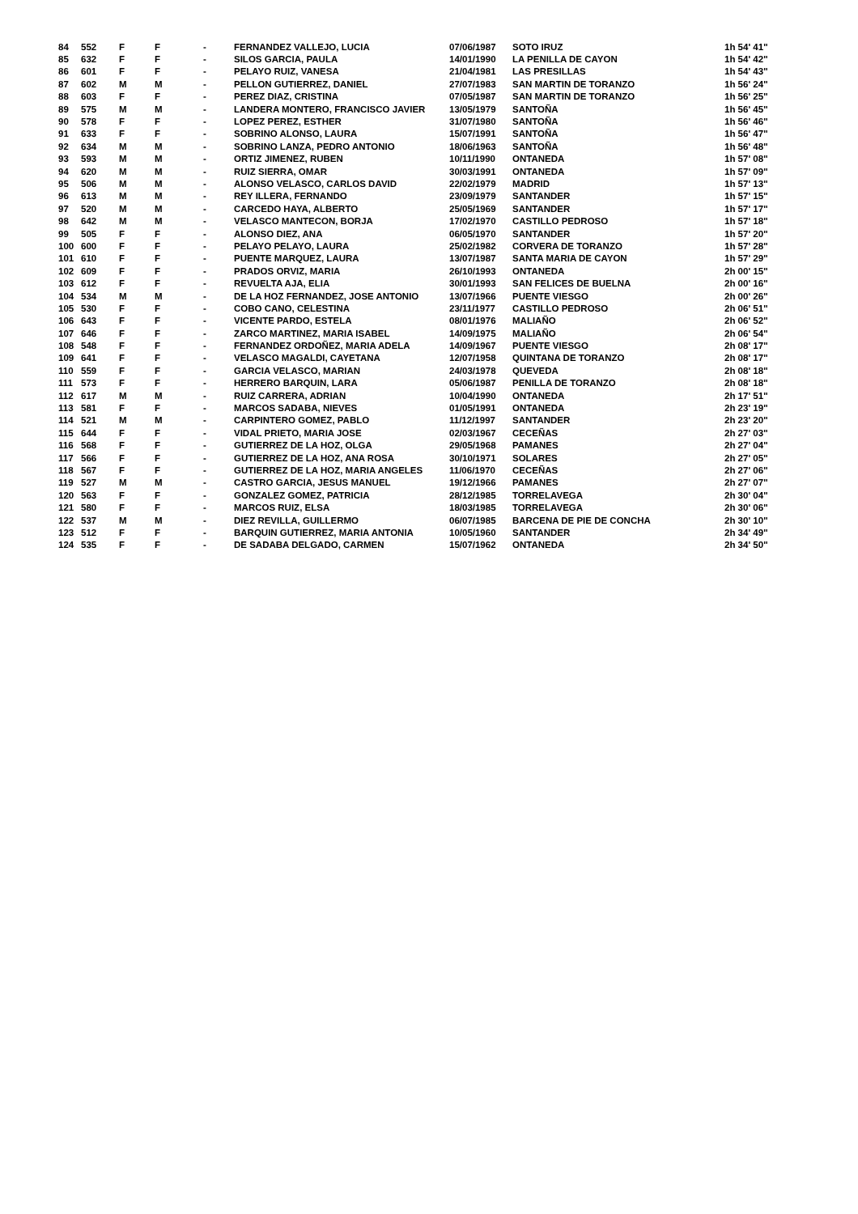| 84 | 552 | F | F | - | FERNANDEZ VALLEJO, LUCIA | 07/06/1987 | SOTO IRUZ | 1h 54' 41'' |
| 85 | 632 | F | F | - | SILOS GARCIA, PAULA | 14/01/1990 | LA PENILLA DE CAYON | 1h 54' 42'' |
| 86 | 601 | F | F | - | PELAYO RUIZ, VANESA | 21/04/1981 | LAS PRESILLAS | 1h 54' 43'' |
| 87 | 602 | M | M | - | PELLON GUTIERREZ, DANIEL | 27/07/1983 | SAN MARTIN DE TORANZO | 1h 56' 24'' |
| 88 | 603 | F | F | - | PEREZ DIAZ, CRISTINA | 07/05/1987 | SAN MARTIN DE TORANZO | 1h 56' 25'' |
| 89 | 575 | M | M | - | LANDERA MONTERO, FRANCISCO JAVIER | 13/05/1979 | SANTOÑA | 1h 56' 45'' |
| 90 | 578 | F | F | - | LOPEZ PEREZ, ESTHER | 31/07/1980 | SANTOÑA | 1h 56' 46'' |
| 91 | 633 | F | F | - | SOBRINO ALONSO, LAURA | 15/07/1991 | SANTOÑA | 1h 56' 47'' |
| 92 | 634 | M | M | - | SOBRINO LANZA, PEDRO ANTONIO | 18/06/1963 | SANTOÑA | 1h 56' 48'' |
| 93 | 593 | M | M | - | ORTIZ JIMENEZ, RUBEN | 10/11/1990 | ONTANEDA | 1h 57' 08'' |
| 94 | 620 | M | M | - | RUIZ SIERRA, OMAR | 30/03/1991 | ONTANEDA | 1h 57' 09'' |
| 95 | 506 | M | M | - | ALONSO VELASCO, CARLOS DAVID | 22/02/1979 | MADRID | 1h 57' 13'' |
| 96 | 613 | M | M | - | REY ILLERA, FERNANDO | 23/09/1979 | SANTANDER | 1h 57' 15'' |
| 97 | 520 | M | M | - | CARCEDO HAYA, ALBERTO | 25/05/1969 | SANTANDER | 1h 57' 17'' |
| 98 | 642 | M | M | - | VELASCO MANTECON, BORJA | 17/02/1970 | CASTILLO PEDROSO | 1h 57' 18'' |
| 99 | 505 | F | F | - | ALONSO DIEZ, ANA | 06/05/1970 | SANTANDER | 1h 57' 20'' |
| 100 | 600 | F | F | - | PELAYO PELAYO, LAURA | 25/02/1982 | CORVERA DE TORANZO | 1h 57' 28'' |
| 101 | 610 | F | F | - | PUENTE MARQUEZ, LAURA | 13/07/1987 | SANTA MARIA DE CAYON | 1h 57' 29'' |
| 102 | 609 | F | F | - | PRADOS ORVIZ, MARIA | 26/10/1993 | ONTANEDA | 2h 00' 15'' |
| 103 | 612 | F | F | - | REVUELTA AJA, ELIA | 30/01/1993 | SAN FELICES DE BUELNA | 2h 00' 16'' |
| 104 | 534 | M | M | - | DE LA HOZ FERNANDEZ, JOSE ANTONIO | 13/07/1966 | PUENTE VIESGO | 2h 00' 26'' |
| 105 | 530 | F | F | - | COBO CANO, CELESTINA | 23/11/1977 | CASTILLO PEDROSO | 2h 06' 51'' |
| 106 | 643 | F | F | - | VICENTE PARDO, ESTELA | 08/01/1976 | MALIAÑO | 2h 06' 52'' |
| 107 | 646 | F | F | - | ZARCO MARTINEZ, MARIA ISABEL | 14/09/1975 | MALIAÑO | 2h 06' 54'' |
| 108 | 548 | F | F | - | FERNANDEZ ORDOÑEZ, MARIA ADELA | 14/09/1967 | PUENTE VIESGO | 2h 08' 17'' |
| 109 | 641 | F | F | - | VELASCO MAGALDI, CAYETANA | 12/07/1958 | QUINTANA DE TORANZO | 2h 08' 17'' |
| 110 | 559 | F | F | - | GARCIA VELASCO, MARIAN | 24/03/1978 | QUEVEDA | 2h 08' 18'' |
| 111 | 573 | F | F | - | HERRERO BARQUIN, LARA | 05/06/1987 | PENILLA DE TORANZO | 2h 08' 18'' |
| 112 | 617 | M | M | - | RUIZ CARRERA, ADRIAN | 10/04/1990 | ONTANEDA | 2h 17' 51'' |
| 113 | 581 | F | F | - | MARCOS SADABA, NIEVES | 01/05/1991 | ONTANEDA | 2h 23' 19'' |
| 114 | 521 | M | M | - | CARPINTERO GOMEZ, PABLO | 11/12/1997 | SANTANDER | 2h 23' 20'' |
| 115 | 644 | F | F | - | VIDAL PRIETO, MARIA JOSE | 02/03/1967 | CECEÑAS | 2h 27' 03'' |
| 116 | 568 | F | F | - | GUTIERREZ DE LA HOZ, OLGA | 29/05/1968 | PAMANES | 2h 27' 04'' |
| 117 | 566 | F | F | - | GUTIERREZ DE LA HOZ, ANA ROSA | 30/10/1971 | SOLARES | 2h 27' 05'' |
| 118 | 567 | F | F | - | GUTIERREZ DE LA HOZ, MARIA ANGELES | 11/06/1970 | CECEÑAS | 2h 27' 06'' |
| 119 | 527 | M | M | - | CASTRO GARCIA, JESUS MANUEL | 19/12/1966 | PAMANES | 2h 27' 07'' |
| 120 | 563 | F | F | - | GONZALEZ GOMEZ, PATRICIA | 28/12/1985 | TORRELAVEGA | 2h 30' 04'' |
| 121 | 580 | F | F | - | MARCOS RUIZ, ELSA | 18/03/1985 | TORRELAVEGA | 2h 30' 06'' |
| 122 | 537 | M | M | - | DIEZ REVILLA, GUILLERMO | 06/07/1985 | BARCENA DE PIE DE CONCHA | 2h 30' 10'' |
| 123 | 512 | F | F | - | BARQUIN GUTIERREZ, MARIA ANTONIA | 10/05/1960 | SANTANDER | 2h 34' 49'' |
| 124 | 535 | F | F | - | DE SADABA DELGADO, CARMEN | 15/07/1962 | ONTANEDA | 2h 34' 50'' |